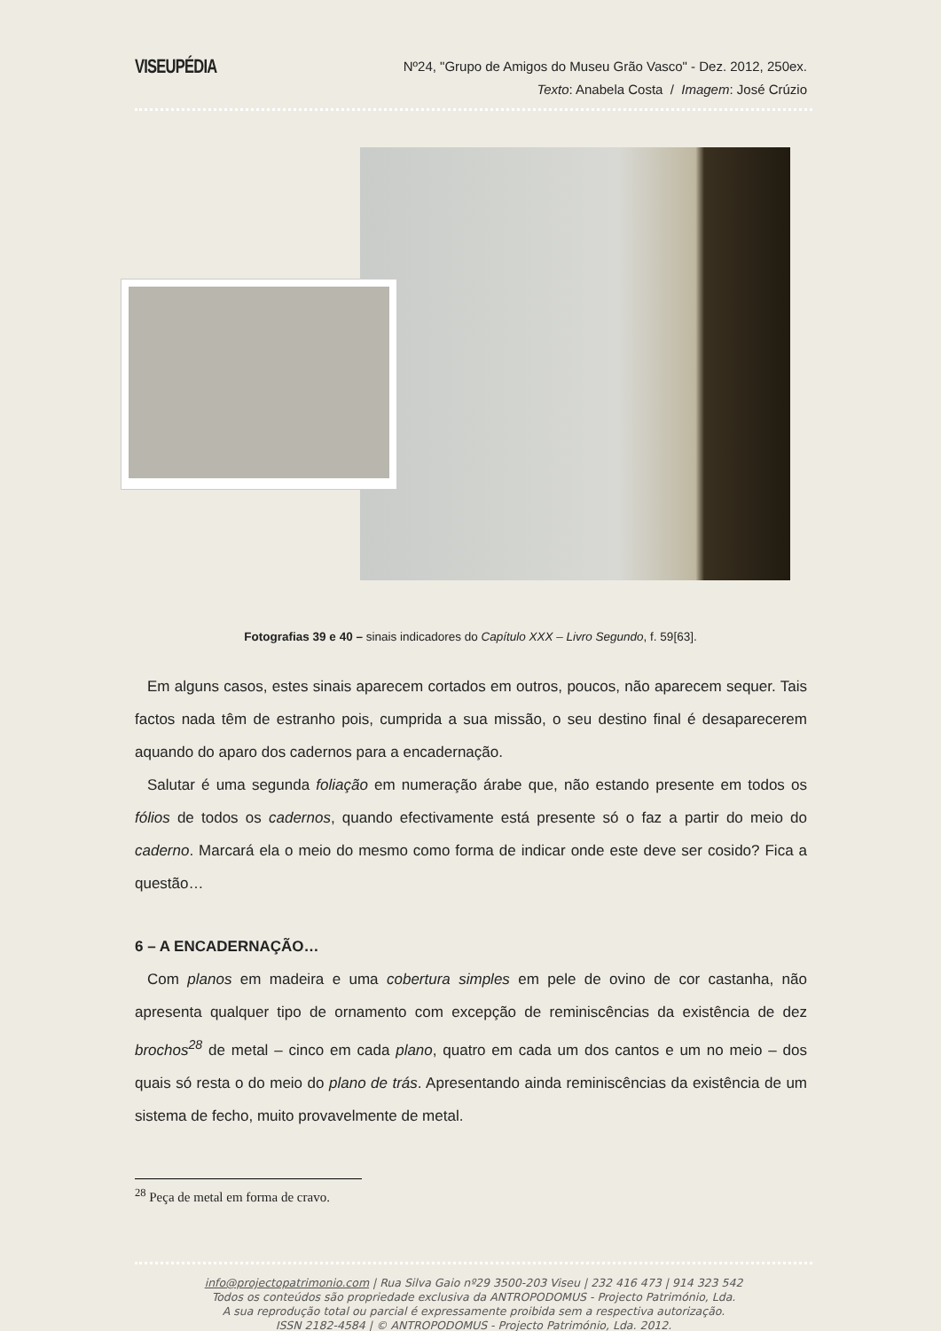VISEUPÉDIA
Nº24, "Grupo de Amigos do Museu Grão Vasco" - Dez. 2012, 250ex.
Texto: Anabela Costa / Imagem: José Crúzio
Fotografias 39 e 40 – sinais indicadores do Capítulo XXX – Livro Segundo, f. 59[63].
Em alguns casos, estes sinais aparecem cortados em outros, poucos, não aparecem sequer. Tais factos nada têm de estranho pois, cumprida a sua missão, o seu destino final é desaparecerem aquando do aparo dos cadernos para a encadernação.
Salutar é uma segunda foliação em numeração árabe que, não estando presente em todos os fólios de todos os cadernos, quando efectivamente está presente só o faz a partir do meio do caderno. Marcará ela o meio do mesmo como forma de indicar onde este deve ser cosido? Fica a questão…
6 – A ENCADERNAÇÃO…
Com planos em madeira e uma cobertura simples em pele de ovino de cor castanha, não apresenta qualquer tipo de ornamento com excepção de reminiscências da existência de dez brochos<sup>28</sup> de metal – cinco em cada plano, quatro em cada um dos cantos e um no meio – dos quais só resta o do meio do plano de trás. Apresentando ainda reminiscências da existência de um sistema de fecho, muito provavelmente de metal.
<sup>28</sup> Peça de metal em forma de cravo.
info@projectopatrimonio.com | Rua Silva Gaio nº29 3500-203 Viseu | 232 416 473 | 914 323 542
Todos os conteúdos são propriedade exclusiva da ANTROPODOMUS - Projecto Património, Lda.
A sua reprodução total ou parcial é expressamente proibida sem a respectiva autorização.
ISSN 2182-4584 | © ANTROPODOMUS - Projecto Património, Lda. 2012.